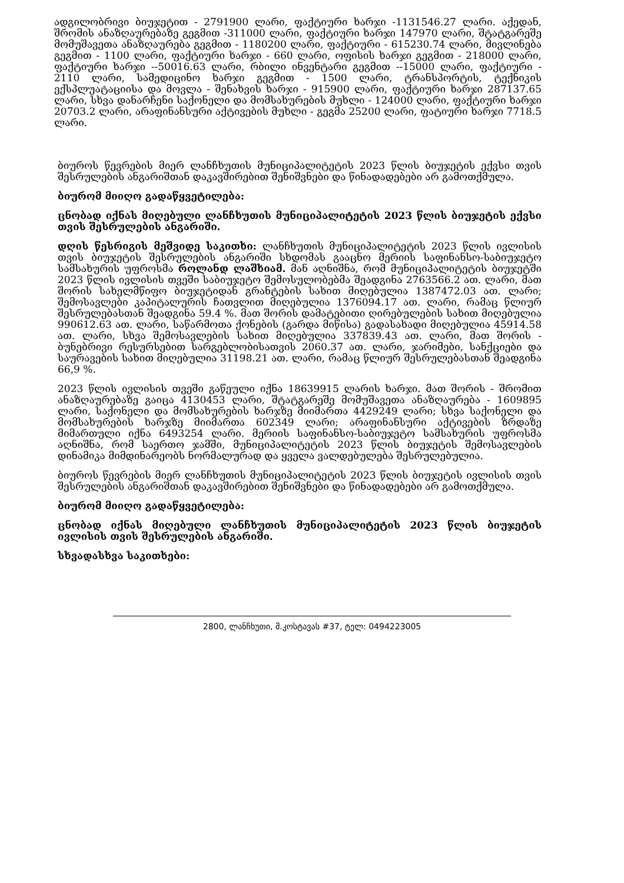ადგილობრივი ბიუჯეტით - 2791900 ლარი, ფაქტიური ხარჯი -1131546.27 ლარი. აქედან, შრომის ანაზღაურებაზე გეგმით -311000 ლარი, ფაქტიური ხარჯი 147970 ლარი, შტატგარეშე მომუშავეთა ანაზღაურება გეგმით - 1180200 ლარი, ფაქტიური - 615230.74 ლარი, მივლინება გეგმით - 1100 ლარი, ფაქტიური ხარჯი - 660 ლარი, ოფისის ხარჯი გეგმით - 218000 ლარი, ფაქტიური ხარჯი --50016.63 ლარი, რბილი ინვენტარი გეგმით --15000 ლარი, ფაქტიური - 2110 ლარი, სამედიცინო ხარჯი გეგმით - 1500 ლარი, ტრანსპორტის, ტექნიკის ექსპლუატაციისა და მოვლა - შენახვის ხარჯი - 915900 ლარი, ფაქტიური ხარჯი 287137.65 ლარი, სხვა დანარჩენი საქონელი და მომსახურების მუხლი - 124000 ლარი, ფაქტიური ხარჯი 20703.2 ლარი, არაფინანსური აქტივების მუხლი - გეგმა 25200 ლარი, ფატიური ხარჯი 7718.5 ლარი.
ბიუროს წევრების მიერ ლანჩხუთის მუნიციპალიტეტის 2023 წლის ბიუჯეტის ექვსი თვის შესრულების ანგარიშთან დაკავშირებით შენიშვნები და წინადადებები არ გამოთქმულა.
ბიურომ მიიღო გადაწყვეტილება:
ცნობად იქნას მიღებული ლანჩხუთის მუნიციპალიტეტის 2023 წლის ბიუჯეტის ექვსი თვის შესრულების ანგარიში.
დღის წესრიგის მეშვიდე საკითხი: ლანჩხუთის მუნიციპალიტეტის 2023 წლის ივლისის თვის ბიუჯეტის შესრულების ანგარიში სხდომას გააცნო მერიის საფინანსო-საბიუჯეტო სამსახურის უფროსმა როლანდ ლაშხიამ. მან აღნიშნა, რომ მუნიციპალიტეტის ბიუჯეტში 2023 წლის ივლისის თვეში საბიუჯეტო შემოსულობებმა შეადგინა 2763566.2 ათ. ლარი, მათ შორის სახელმწიფო ბიუჯეტიდან გრანტების სახით მიღებულია 1387472.03 ათ. ლარი; შემოსავლები კაპიტალურის ჩათვლით მიღებულია 1376094.17 ათ. ლარი, რამაც წლიურ შესრულებასთან შეადგინა 59.4 %. მათ შორის დამატებითი ღირებულების სახით მიღებულია 990612.63 ათ. ლარი, საწარმოთა ქონების (გარდა მიწისა) გადასახადი მიღებულია 45914.58 ათ. ლარი, სხვა შემოსავლების სახით მიღებულია 337839.43 ათ. ლარი, მათ შორის - ბუნებრივი რესურსებით სარგებლობისათვის 2060.37 ათ. ლარი, ჯარიმები, სანქციები და საურავების სახით მიღებულია 31198.21 ათ. ლარი, რამაც წლიურ შესრულებასთან შეადგინა 66,9 %.
2023 წლის ივლისის თვეში გაწეული იქნა 18639915 ლარის ხარჯი. მათ შორის - შრომით ანაზღაურებაზე გაიცა 4130453 ლარი, შტატგარეშე მომუშავეთა ანაზღაურება - 1609895 ლარი, საქონელი და მომსახურების ხარჯზე მიიმართა 4429249 ლარი; სხვა საქონელი და მომსახურების ხარჯზე მიიმართა 602349 ლარი; არაფინანსური აქტივების ზრდაზე მიმართული იქნა 6493254 ლარი. მერიის საფინანსო-საბიუჯეტო სამსახურის უფროსმა აღნიშნა, რომ საერთო ჯამში, მუნიციპალიტეტის 2023 წლის ბიუჯეტის შემოსავლების დინამიკა მიმდინარეობს ნორმალურად და ყველა ვალდებულება შესრულებულია.
ბიუროს წევრების მიერ ლანჩხუთის მუნიციპალიტეტის 2023 წლის ბიუჯეტის ივლისის თვის შესრულების ანგარიშთან დაკავშირებით შენიშვნები და წინადადებები არ გამოთქმულა.
ბიურომ მიიღო გადაწყვეტილება:
ცნობად იქნას მიღებული ლანჩხუთის მუნიციპალიტეტის 2023 წლის ბიუჯეტის ივლისის თვის შესრულების ანგარიში.
სხვადასხვა საკითხები:
2800, ლანჩხუთი, მ.კოსტავას #37, ტელ: 0494223005